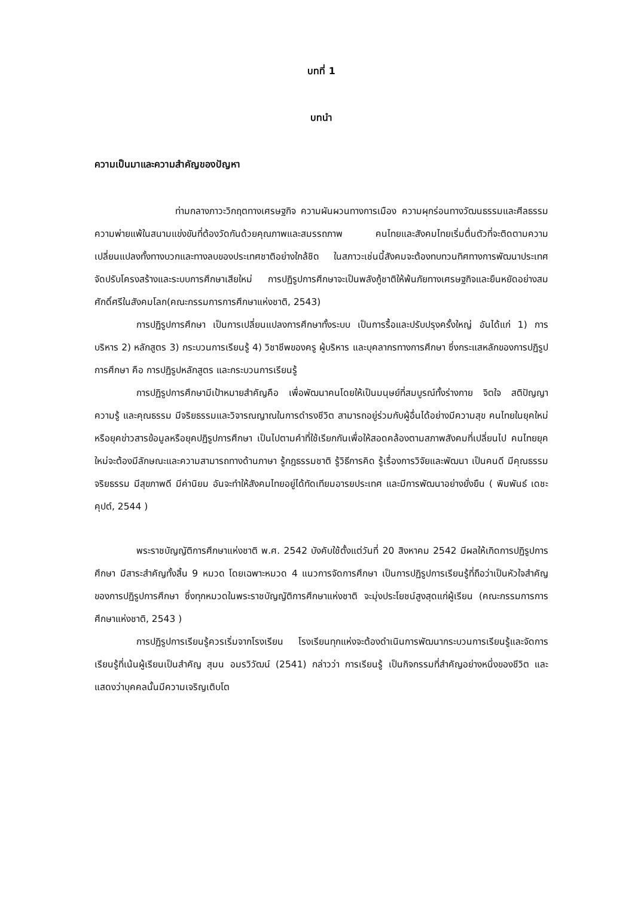บทที่ 1
บทนำ
ความเป็นมาและความสำคัญของปัญหา
ท่ามกลางภาวะวิกฤตทางเศรษฐกิจ ความผันผวนทางการเมือง ความผุกร่อนทางวัฒนธรรมและศีลธรรม ความพ่ายแพ้ในสนามแข่งขันที่ต้องวัดกันด้วยคุณภาพและสมรรถภาพ คนไทยและสังคมไทยเริ่มตื่นตัวที่จะติดตามความเปลี่ยนแปลงทั้งทางบวกและทางลบของประเทศชาติอย่างใกล้ชิด ในสภาวะเช่นนี้สังคมจะต้องทบทวนทิศทางการพัฒนาประเทศ จัดปรับโครงสร้างและระบบการศึกษาเสียใหม่ การปฏิรูปการศึกษาจะเป็นพลังกู้ชาติให้พ้นภัยทางเศรษฐกิจและยืนหยัดอย่างสมศักดิ์ศรีในสังคมโลก(คณะกรรมการการศึกษาแห่งชาติ, 2543)
การปฏิรูปการศึกษา เป็นการเปลี่ยนแปลงการศึกษาทั้งระบบ เป็นการรื้อและปรับปรุงครั้งใหญ่ อันได้แก่ 1) การบริหาร 2) หลักสูตร 3) กระบวนการเรียนรู้ 4) วิชาชีพของครู ผู้บริหาร และบุคลากรทางการศึกษา ซึ่งกระแสหลักของการปฏิรูปการศึกษา คือ การปฏิรูปหลักสูตร และกระบวนการเรียนรู้
การปฏิรูปการศึกษามีเป้าหมายสำคัญคือ เพื่อพัฒนาคนโดยให้เป็นมนุษย์ที่สมบูรณ์ทั้งร่างกาย จิตใจ สติปัญญา ความรู้ และคุณธรรม มีจริยธรรมและวิจารณญาณในการดำรงชีวิต สามารถอยู่ร่วมกับผู้อื่นได้อย่างมีความสุข คนไทยในยุคใหม่หรือยุคข่าวสารข้อมูลหรือยุคปฏิรูปการศึกษา เป็นไปตามคำที่ใช้เรียกกันเพื่อให้สอดคล้องตามสภาพสังคมที่เปลี่ยนไป คนไทยยุคใหม่จะต้องมีลักษณะและความสามารถทางด้านภาษา รู้กฎธรรมชาติ รู้วิธีการคิด รู้เรื่องการวิจัยและพัฒนา เป็นคนดี มีคุณธรรม จริยธรรม มีสุขภาพดี มีค่านิยม อันจะทำให้สังคมไทยอยู่ได้ทัดเทียมอารยประเทศ และมีการพัฒนาอย่างยั่งยืน ( พิมพันธ์ เดชะคุปต์, 2544 )
พระราชบัญญัติการศึกษาแห่งชาติ พ.ศ. 2542 บังคับใช้ตั้งแต่วันที่ 20 สิงหาคม 2542 มีผลให้เกิดการปฏิรูปการศึกษา มีสาระสำคัญทั้งสิ้น 9 หมวด โดยเฉพาะหมวด 4 แนวการจัดการศึกษา เป็นการปฏิรูปการเรียนรู้ที่ถือว่าเป็นหัวใจสำคัญของการปฏิรูปการศึกษา ซึ่งทุกหมวดในพระราชบัญญัติการศึกษาแห่งชาติ จะมุ่งประโยชน์สูงสุดแก่ผู้เรียน (คณะกรรมการการศึกษาแห่งชาติ, 2543 )
การปฏิรูปการเรียนรู้ควรเริ่มจากโรงเรียน โรงเรียนทุกแห่งจะต้องดำเนินการพัฒนากระบวนการเรียนรู้และจัดการเรียนรู้ที่เน้นผู้เรียนเป็นสำคัญ สุมน อมรวิวัฒน์ (2541) กล่าวว่า การเรียนรู้ เป็นกิจกรรมที่สำคัญอย่างหนึ่งของชีวิต และแสดงว่าบุคคลนั้นมีความเจริญเติบโต